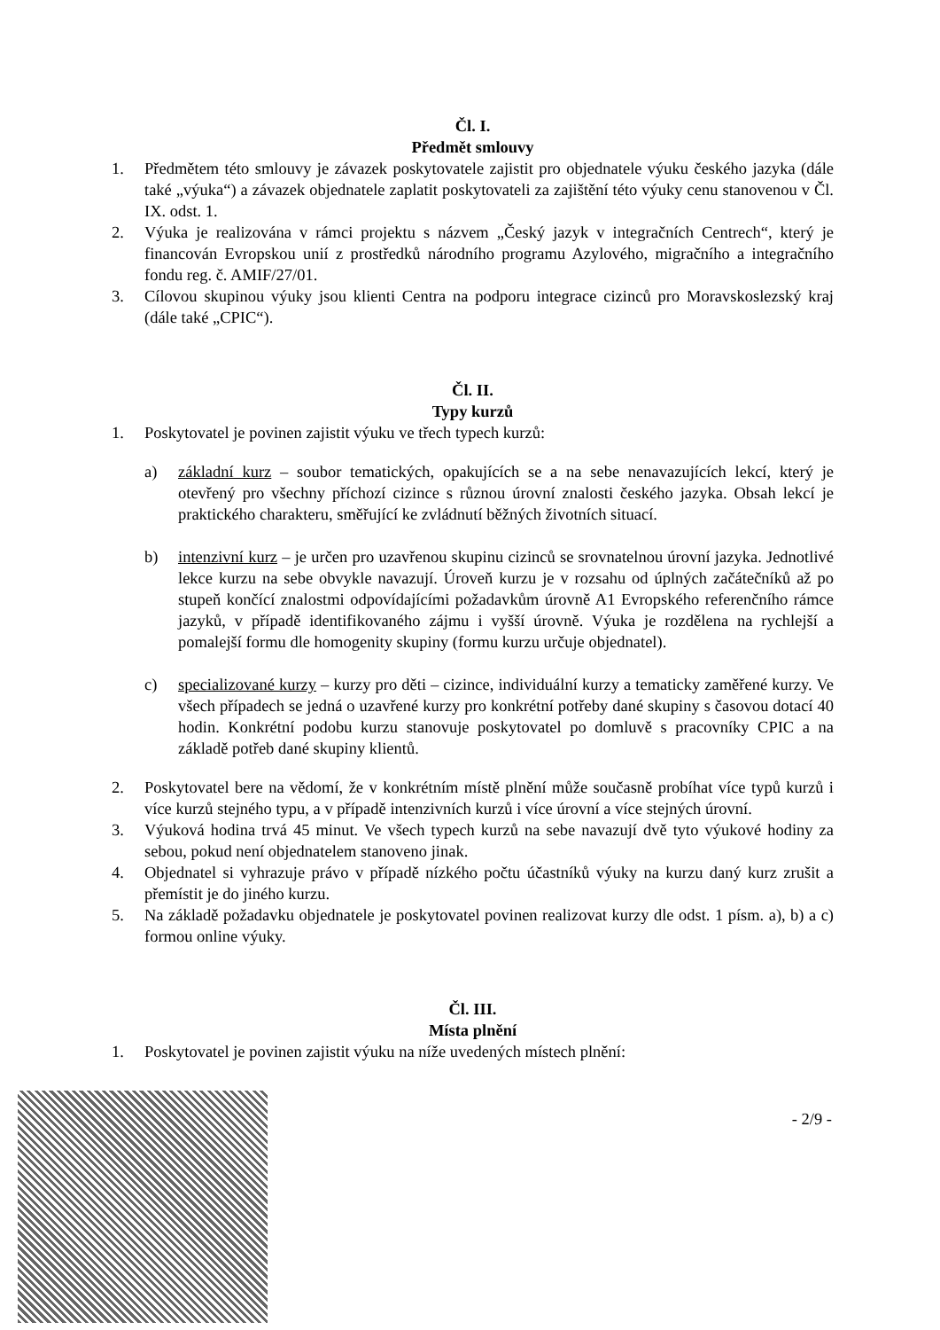Čl. I.
Předmět smlouvy
1. Předmětem této smlouvy je závazek poskytovatele zajistit pro objednatele výuku českého jazyka (dále také „výuka“) a závazek objednatele zaplatit poskytovateli za zajištění této výuky cenu stanovenou v Čl. IX. odst. 1.
2. Výuka je realizována v rámci projektu s názvem „Český jazyk v integračních Centrech“, který je financován Evropskou unií z prostředků národního programu Azylového, migračního a integračního fondu reg. č. AMIF/27/01.
3. Cílovou skupinou výuky jsou klienti Centra na podporu integrace cizinců pro Moravskoslezský kraj (dále také „CPIC“).
Čl. II.
Typy kurzů
1. Poskytovatel je povinen zajistit výuku ve třech typech kurzů:
a) základní kurz – soubor tematických, opakujících se a na sebe nenavazujících lekcí, který je otevřený pro všechny příchozí cizince s různou úrovní znalosti českého jazyka. Obsah lekcí je praktického charakteru, směřující ke zvládnutí běžných životních situací.
b) intenzivní kurz – je určen pro uzavřenou skupinu cizinců se srovnatelnou úrovní jazyka. Jednotlivé lekce kurzu na sebe obvykle navazují. Úroveň kurzu je v rozsahu od úplných začátečníků až po stupeň končící znalostmi odpovídajícími požadavkům úrovně A1 Evropského referenčního rámce jazyků, v případě identifikovaného zájmu i vyšší úrovně. Výuka je rozdělena na rychlejší a pomalejší formu dle homogenity skupiny (formu kurzu určuje objednatel).
c) specializované kurzy – kurzy pro děti – cizince, individuální kurzy a tematicky zaměřené kurzy. Ve všech případech se jedná o uzavřené kurzy pro konkrétní potřeby dané skupiny s časovou dotací 40 hodin. Konkrétní podobu kurzu stanovuje poskytovatel po domluvě s pracovníky CPIC a na základě potřeb dané skupiny klientů.
2. Poskytovatel bere na vědomí, že v konkrétním místě plnění může současně probíhat více typů kurzů i více kurzů stejného typu, a v případě intenzivních kurzů i více úrovní a více stejných úrovní.
3. Výuková hodina trvá 45 minut. Ve všech typech kurzů na sebe navazují dvě tyto výukové hodiny za sebou, pokud není objednatelem stanoveno jinak.
4. Objednatel si vyhrazuje právo v případě nízkého počtu účastníků výuky na kurzu daný kurz zrušit a přemístit je do jiného kurzu.
5. Na základě požadavku objednatele je poskytovatel povinen realizovat kurzy dle odst. 1 písm. a), b) a c) formou online výuky.
Čl. III.
Místa plnění
1. Poskytovatel je povinen zajistit výuku na níže uvedených místech plnění:
- 2/9 -